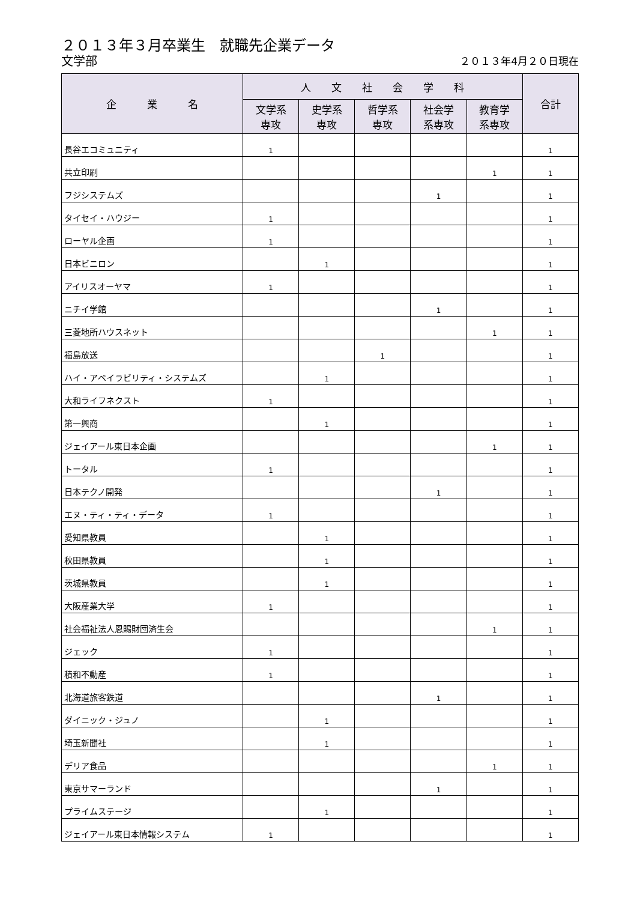２０１３年３月卒業生　就職先企業データ
文学部 ２０１３年4月２０日現在
| 企 業 名 | 人 文 社 会 学 科 | | | | | 合計 |
| --- | --- | --- | --- | --- | --- | --- |
| | 文学系 専攻 | 史学系 専攻 | 哲学系 専攻 | 社会学 系専攻 | 教育学 系専攻 | |
| 長谷エコミュニティ | 1 | | | | | 1 |
| 共立印刷 | | | | | 1 | 1 |
| フジシステムズ | | | | 1 | | 1 |
| タイセイ・ハウジー | 1 | | | | | 1 |
| ローヤル企画 | 1 | | | | | 1 |
| 日本ビニロン | | 1 | | | | 1 |
| アイリスオーヤマ | 1 | | | | | 1 |
| ニチイ学館 | | | | 1 | | 1 |
| 三菱地所ハウスネット | | | | | 1 | 1 |
| 福島放送 | | | 1 | | | 1 |
| ハイ・アベイラビリティ・システムズ | | 1 | | | | 1 |
| 大和ライフネクスト | 1 | | | | | 1 |
| 第一興商 | | 1 | | | | 1 |
| ジェイアール東日本企画 | | | | | 1 | 1 |
| トータル | 1 | | | | | 1 |
| 日本テクノ開発 | | | | 1 | | 1 |
| エヌ・ティ・ティ・データ | 1 | | | | | 1 |
| 愛知県教員 | | 1 | | | | 1 |
| 秋田県教員 | | 1 | | | | 1 |
| 茨城県教員 | | 1 | | | | 1 |
| 大阪産業大学 | 1 | | | | | 1 |
| 社会福祉法人恩賜財団済生会 | | | | | 1 | 1 |
| ジェック | 1 | | | | | 1 |
| 積和不動産 | 1 | | | | | 1 |
| 北海道旅客鉄道 | | | | 1 | | 1 |
| ダイニック・ジュノ | | 1 | | | | 1 |
| 埼玉新聞社 | | 1 | | | | 1 |
| デリア食品 | | | | | 1 | 1 |
| 東京サマーランド | | | | 1 | | 1 |
| プライムステージ | | 1 | | | | 1 |
| ジェイアール東日本情報システム | 1 | | | | | 1 |